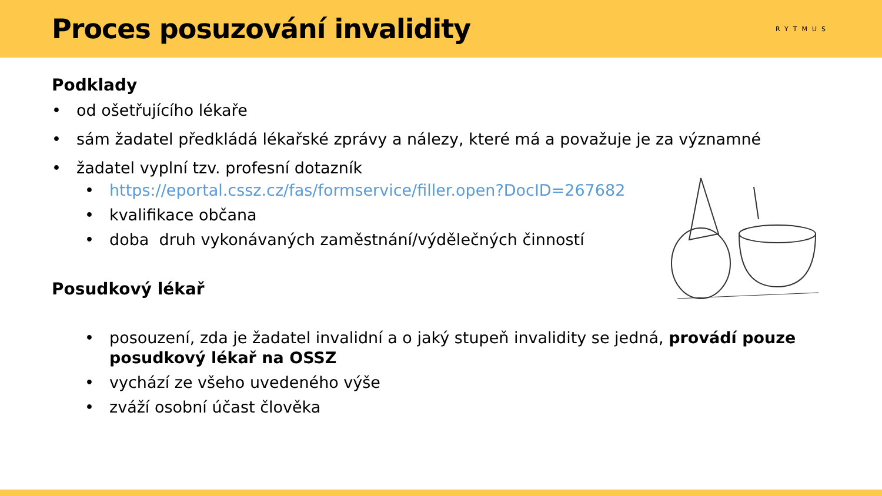Proces posuzování invalidity
RYTMUS
Podklady
• od ošetřujícího lékaře
• sám žadatel předkládá lékařské zprávy a nálezy, které má a považuje je za významné
• žadatel vyplní tzv. profesní dotazník
• https://eportal.cssz.cz/fas/formservice/filler.open?DocID=267682
• kvalifikace občana
• doba druh vykonávaných zaměstnání/výdělečných činností
Posudkový lékař
• posouzení, zda je žadatel invalidní a o jaký stupeň invalidity se jedná, provádí pouze posudkový lékař na OSSZ
• vychází ze všeho uvedeného výše
• zváží osobní účast člověka